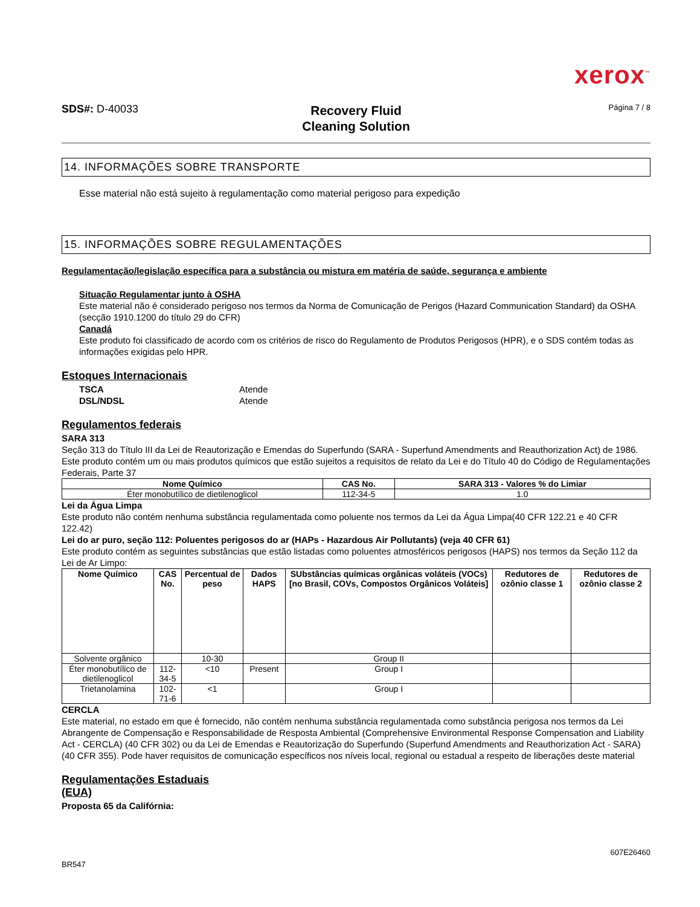xerox<sup>™</sup>
SDS#: D-40033
Recovery Fluid
Cleaning Solution
Página 7 / 8
14. INFORMAÇÕES SOBRE TRANSPORTE
Esse material não está sujeito à regulamentação como material perigoso para expedição
15. INFORMAÇÕES SOBRE REGULAMENTAÇÕES
Regulamentação/legislação específica para a substância ou mistura em matéria de saúde, segurança e ambiente
Situação Regulamentar junto à OSHA
Este material não é considerado perigoso nos termos da Norma de Comunicação de Perigos (Hazard Communication Standard) da OSHA (secção 1910.1200 do título 29 do CFR)
Canadá
Este produto foi classificado de acordo com os critérios de risco do Regulamento de Produtos Perigosos (HPR), e o SDS contém todas as informações exigidas pelo HPR.
Estoques Internacionais
TSCA Atende DSL/NDSL Atende
Regulamentos federais
SARA 313
Seção 313 do Título III da Lei de Reautorização e Emendas do Superfundo (SARA - Superfund Amendments and Reauthorization Act) de 1986. Este produto contém um ou mais produtos químicos que estão sujeitos a requisitos de relato da Lei e do Título 40 do Código de Regulamentações Federais, Parte 37
| Nome Químico | CAS No. | SARA 313 - Valores % do Limiar |
| --- | --- | --- |
| Éter monobutílico de dietilenoglicol | 112-34-5 | 1.0 |
Lei da Água Limpa
Este produto não contém nenhuma substância regulamentada como poluente nos termos da Lei da Água Limpa(40 CFR 122.21 e 40 CFR 122.42)
Lei do ar puro, seção 112: Poluentes perigosos do ar (HAPs - Hazardous Air Pollutants) (veja 40 CFR 61)
Este produto contém as seguintes substâncias que estão listadas como poluentes atmosféricos perigosos (HAPS) nos termos da Seção 112 da Lei de Ar Limpo:
| Nome Químico | CAS No. | Percentual de peso | Dados HAPS | SUbstâncias químicas orgânicas voláteis (VOCs) [no Brasil, COVs, Compostos Orgânicos Voláteis] | Redutores de ozônio classe 1 | Redutores de ozônio classe 2 |
| --- | --- | --- | --- | --- | --- | --- |
| Solvente orgânico | | 10-30 | | Group II | | |
| Éter monobutílico de dietilenoglicol | 112-34-5 | <10 | Present | Group I | | |
| Trietanolamina | 102-71-6 | <1 | | Group I | | |
CERCLA
Este material, no estado em que é fornecido, não contém nenhuma substância regulamentada como substância perigosa nos termos da Lei Abrangente de Compensação e Responsabilidade de Resposta Ambiental (Comprehensive Environmental Response Compensation and Liability Act - CERCLA) (40 CFR 302) ou da Lei de Emendas e Reautorização do Superfundo (Superfund Amendments and Reauthorization Act - SARA) (40 CFR 355). Pode haver requisitos de comunicação específicos nos níveis local, regional ou estadual a respeito de liberações deste material
Regulamentações Estaduais
(EUA)
Proposta 65 da Califórnia:
BR547 607E26460